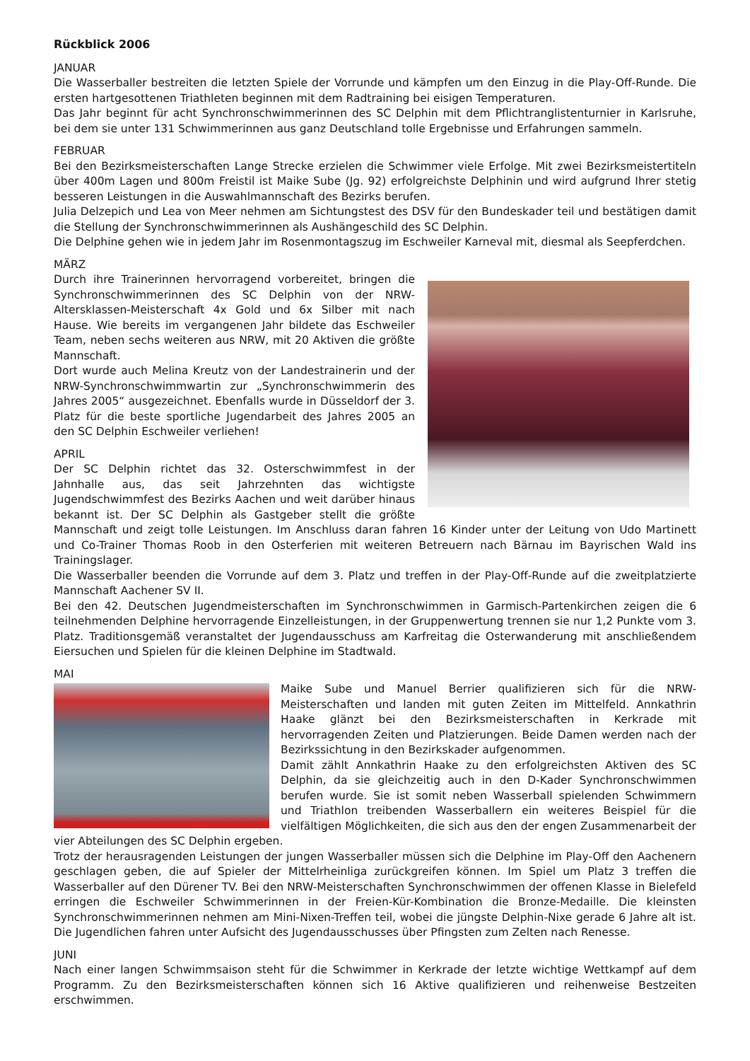Rückblick 2006
JANUAR
Die Wasserballer bestreiten die letzten Spiele der Vorrunde und kämpfen um den Einzug in die Play-Off-Runde. Die ersten hartgesottenen Triathleten beginnen mit dem Radtraining bei eisigen Temperaturen.
Das Jahr beginnt für acht Synchronschwimmerinnen des SC Delphin mit dem Pflichtranglistenturnier in Karlsruhe, bei dem sie unter 131 Schwimmerinnen aus ganz Deutschland tolle Ergebnisse und Erfahrungen sammeln.
FEBRUAR
Bei den Bezirksmeisterschaften Lange Strecke erzielen die Schwimmer viele Erfolge. Mit zwei Bezirksmeistertiteln über 400m Lagen und 800m Freistil ist Maike Sube (Jg. 92) erfolgreichste Delphinin und wird aufgrund Ihrer stetig besseren Leistungen in die Auswahlmannschaft des Bezirks berufen.
Julia Delzepich und Lea von Meer nehmen am Sichtungstest des DSV für den Bundeskader teil und bestätigen damit die Stellung der Synchronschwimmerinnen als Aushängeschild des SC Delphin.
Die Delphine gehen wie in jedem Jahr im Rosenmontagszug im Eschweiler Karneval mit, diesmal als Seepferdchen.
MÄRZ
Durch ihre Trainerinnen hervorragend vorbereitet, bringen die Synchronschwimmerinnen des SC Delphin von der NRW-Altersklassen-Meisterschaft 4x Gold und 6x Silber mit nach Hause. Wie bereits im vergangenen Jahr bildete das Eschweiler Team, neben sechs weiteren aus NRW, mit 20 Aktiven die größte Mannschaft.
Dort wurde auch Melina Kreutz von der Landestrainerin und der NRW-Synchronschwimmwartin zur „Synchronschwimmerin des Jahres 2005“ ausgezeichnet. Ebenfalls wurde in Düsseldorf der 3. Platz für die beste sportliche Jugendarbeit des Jahres 2005 an den SC Delphin Eschweiler verliehen!
APRIL
Der SC Delphin richtet das 32. Osterschwimmfest in der Jahnhalle aus, das seit Jahrzehnten das wichtigste Jugendschwimmfest des Bezirks Aachen und weit darüber hinaus bekannt ist. Der SC Delphin als Gastgeber stellt die größte Mannschaft und zeigt tolle Leistungen. Im Anschluss daran fahren 16 Kinder unter der Leitung von Udo Martinett und Co-Trainer Thomas Roob in den Osterferien mit weiteren Betreuern nach Bärnau im Bayrischen Wald ins Trainingslager.
Die Wasserballer beenden die Vorrunde auf dem 3. Platz und treffen in der Play-Off-Runde auf die zweitplatzierte Mannschaft Aachener SV II.
Bei den 42. Deutschen Jugendmeisterschaften im Synchronschwimmen in Garmisch-Partenkirchen zeigen die 6 teilnehmenden Delphine hervorragende Einzelleistungen, in der Gruppenwertung trennen sie nur 1,2 Punkte vom 3. Platz. Traditionsgemäß veranstaltet der Jugendausschuss am Karfreitag die Osterwanderung mit anschließendem Eiersuchen und Spielen für die kleinen Delphine im Stadtwald.
MAI
Maike Sube und Manuel Berrier qualifizieren sich für die NRW-Meisterschaften und landen mit guten Zeiten im Mittelfeld. Annkathrin Haake glänzt bei den Bezirksmeisterschaften in Kerkrade mit hervorragenden Zeiten und Platzierungen. Beide Damen werden nach der Bezirkssichtung in den Bezirkskader aufgenommen.
Damit zählt Annkathrin Haake zu den erfolgreichsten Aktiven des SC Delphin, da sie gleichzeitig auch in den D-Kader Synchronschwimmen berufen wurde. Sie ist somit neben Wasserball spielenden Schwimmern und Triathlon treibenden Wasserballern ein weiteres Beispiel für die vielfältigen Möglichkeiten, die sich aus den der engen Zusammenarbeit der vier Abteilungen des SC Delphin ergeben.
Trotz der herausragenden Leistungen der jungen Wasserballer müssen sich die Delphine im Play-Off den Aachenern geschlagen geben, die auf Spieler der Mittelrheinliga zurückgreifen können. Im Spiel um Platz 3 treffen die Wasserballer auf den Dürener TV. Bei den NRW-Meisterschaften Synchronschwimmen der offenen Klasse in Bielefeld erringen die Eschweiler Schwimmerinnen in der Freien-Kür-Kombination die Bronze-Medaille. Die kleinsten Synchronschwimmerinnen nehmen am Mini-Nixen-Treffen teil, wobei die jüngste Delphin-Nixe gerade 6 Jahre alt ist. Die Jugendlichen fahren unter Aufsicht des Jugendausschusses über Pfingsten zum Zelten nach Renesse.
JUNI
Nach einer langen Schwimmsaison steht für die Schwimmer in Kerkrade der letzte wichtige Wettkampf auf dem Programm. Zu den Bezirksmeisterschaften können sich 16 Aktive qualifizieren und reihenweise Bestzeiten erschwimmen.